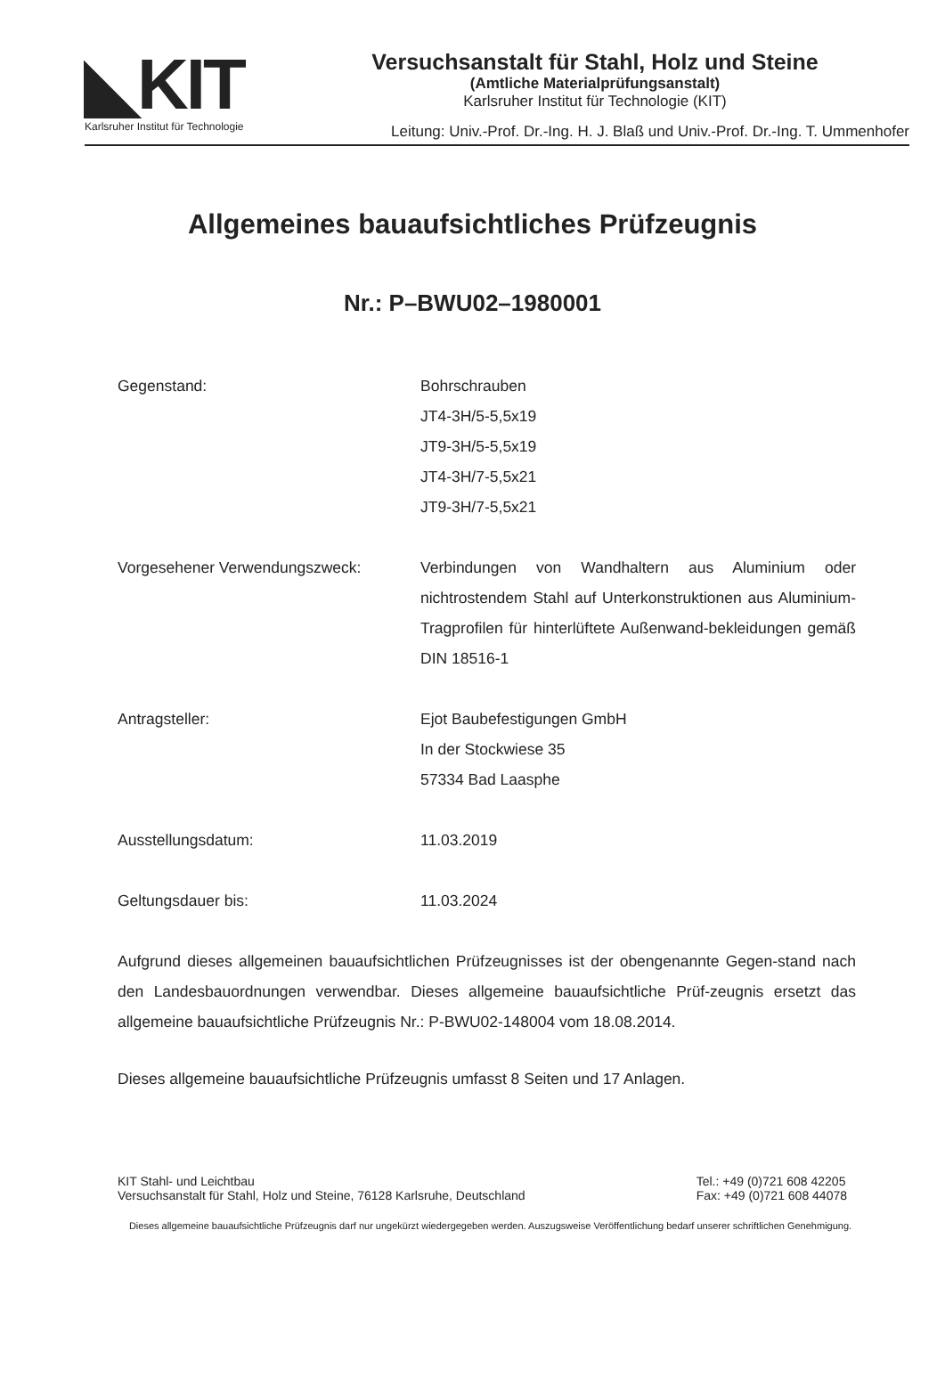◣KIT
Karlsruher Institut für Technologie
Versuchsanstalt für Stahl, Holz und Steine
(Amtliche Materialprüfungsanstalt)
Karlsruher Institut für Technologie (KIT)
Leitung: Univ.-Prof. Dr.-Ing. H. J. Blaß und Univ.-Prof. Dr.-Ing. T. Ummenhofer
Allgemeines bauaufsichtliches Prüfzeugnis
Nr.: P–BWU02–1980001
Gegenstand: Bohrschrauben
JT4-3H/5-5,5x19
JT9-3H/5-5,5x19
JT4-3H/7-5,5x21
JT9-3H/7-5,5x21
Vorgesehener Verwendungszweck: Verbindungen von Wandhaltern aus Aluminium oder nichtrostendem Stahl auf Unterkonstruktionen aus Aluminium-Tragprofilen für hinterlüftete Außenwand-bekleidungen gemäß DIN 18516-1
Antragsteller: Ejot Baubefestigungen GmbH
In der Stockwiese 35
57334 Bad Laasphe
Ausstellungsdatum: 11.03.2019
Geltungsdauer bis: 11.03.2024
Aufgrund dieses allgemeinen bauaufsichtlichen Prüfzeugnisses ist der obengenannte Gegen-stand nach den Landesbauordnungen verwendbar. Dieses allgemeine bauaufsichtliche Prüf-zeugnis ersetzt das allgemeine bauaufsichtliche Prüfzeugnis Nr.: P-BWU02-148004 vom 18.08.2014.
Dieses allgemeine bauaufsichtliche Prüfzeugnis umfasst 8 Seiten und 17 Anlagen.
KIT Stahl- und Leichtbau
Versuchsanstalt für Stahl, Holz und Steine, 76128 Karlsruhe, Deutschland
Tel.: +49 (0)721 608 42205
Fax: +49 (0)721 608 44078
Dieses allgemeine bauaufsichtliche Prüfzeugnis darf nur ungekürzt wiedergegeben werden. Auszugsweise Veröffentlichung bedarf unserer schriftlichen Genehmigung.